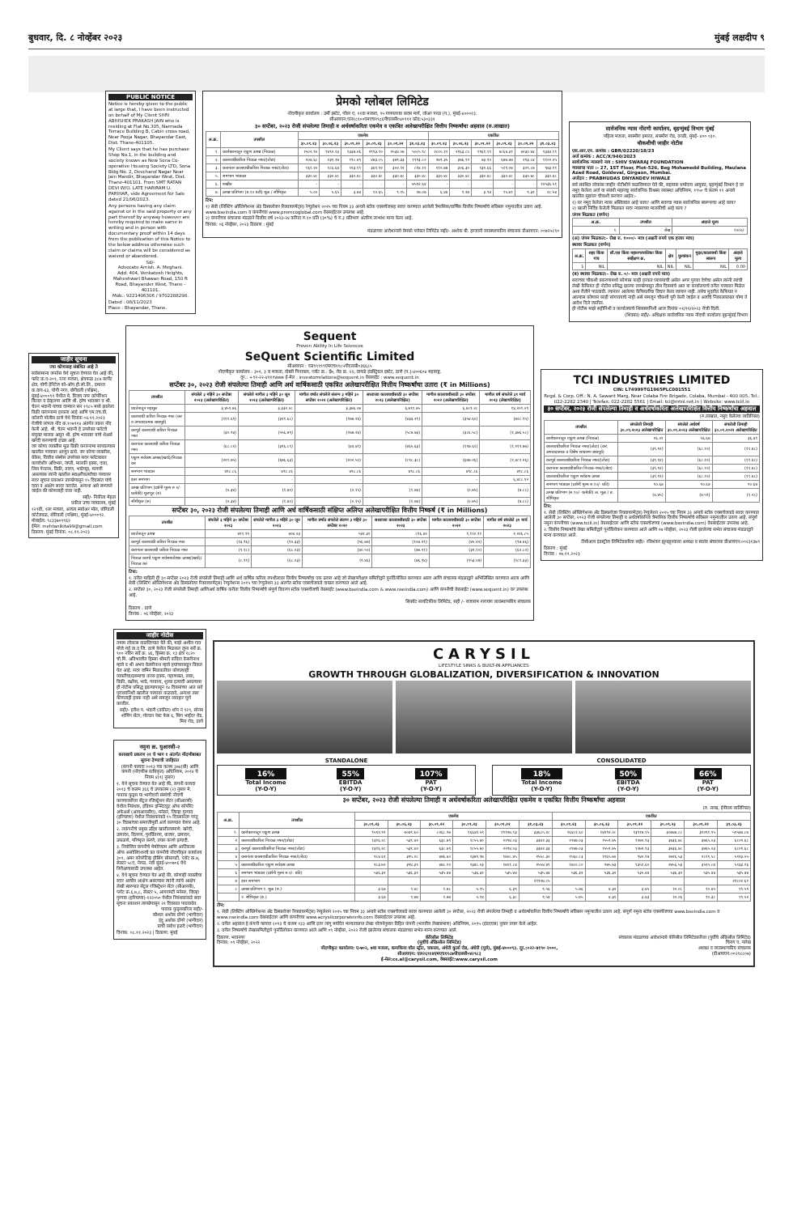बुधवार, दि. ८ नोव्हेंबर २०२३ मुंबई लक्षदीप ९
PUBLIC NOTICE
Notice is hereby given to the public at large that, I have been instructed on behalf of My Client SHRI ABHISHEK PRAKASH JAIN who is residing at Flat No.305, Narmada Terrace Building B, Cabin cross road, Near Pooja Nagar, Bhayandar East, Dist. Thane-401105.
My Client says that he has purchase Shop No.1, in the building and society known as New Sona Co-operative Housing Society LTD, Sona Bldg No. 2, Devchand Nagar Near Jain Mandir, Bhayandar West, Dist. Thane-401101. From SMT RATAN DEVI W/O. LATE HARIRAM U. PARIHAR, vide Agreement for Sale dated 21/06/2023.
Any persons having any claim against or in the said property or any part thereof by anyway however are hereby required to make same in writing and in person with documentary proof within 14 days from the publication of this Notice to the below address otherwise such claim or claims will be considered as waived or abandoned.
Sd/-
Advocate Amish. A. Meghani.
Add: 404, Venkatesh Heights, Maheshwari Bhawan Road, 150 ft Road, Bhayander West, Thane - 401101.
Mob.: 9221406306 / 9702288298.
Dated : 08/11/2023
Place : Bhayandar, Thane.
प्रेमको ग्लोबल लिमिटेड
नोंदणीकृत कार्यालय : उर्मी इस्टेट, पॉवर ए, ११वा मजला, ९५ गणपतराव कदम मार्ग, लोअर परळ (प.), मुंबई-४०००१३.
सीआयएन:एल१८१००एमएच१९८६पीएलसी०४०९११ कोड:५३०३३१
३० सप्टेंबर, २०२३ रोजी संपलेल्या तिमाही व अर्धवर्षाकरिता एकमेव व एकत्रित अलेखापरीक्षित वित्तीय निष्कर्षांचा अहवाल (रु.लाखात)
| अ.क्र. | तपशील | एकमेव | | | | | | एकत्रित | | | | | |
| --- | --- | --- | --- | --- | --- | --- | --- | --- | --- | --- | --- | --- | --- |
| | | ३०.०९.२३ | ३०.०६.२३ | ३०.०९.२२ | ३०.०९.२३ | ३०.०९.२२ | ३१.०३.२३ | ३०.०९.२३ | ३०.०६.२३ | ३०.०९.२२ | ३०.०९.२३ | ३०.०९.२२ | ३१.०३.२३ |
| १. | कार्यचलनातून एकूण उत्पन्न (निव्वळ) | १५०२.९० | १४९०.१३ | १३३७.०६ | २९९३.१० | २५३४.०७ | ५०८५.९८ | २८००.११ | २९६३.८० | १९६१.११ | ४८६४.३१ | ४२३०.४४ | ९३३४.११ |
| २. | कालावधीकरिता निव्वळ नफा/(तोटा) | २०४.६८ | २३९.१७ | १९८.४९ | ४४३.८५ | ३७९.३३ | ११९३.८० | २७९.३५ | ३७६.१२ | ७३.९० | ६४७.४७ | २९३.८४ | ११०२.२५ |
| ३. | करानंतर कालावधीकरिता निव्वळ नफा/(तोटा) | १६१.२० | १८६.६४ | १२३.११ | ३४१.९२ | ३०२.१२ | ८९४.१२ | २१२.७७ | ३०६.३० | १३२.६६ | ५१९.०७ | ३०९.८७ | ९४३.९१ |
| ५. | समभाग भांडवल | ३३०.४८ | ३३०.४८ | ३३०.४८ | ३३०.४८ | ३३०.४८ | ३३०.४८ | ३३०.४८ | ३३०.४८ | ३३०.४८ | ३३०.४८ | ३३०.४८ | ३३०.४८ |
| ६. | राखीव | - | - | - | - | - | ७५९२.६४ | - | - | - | - | - | १०५३६.५१ |
| ७. | उत्पन्न प्रतिभाग (रु.१० प्रती) मूळ / सौमिकृत | ५.०० | ५.६५ | ३.७४ | १०.६५ | ९.१५ | २७.०७ | ६.४४ | ९.२७ | ३.९४ | १५.७१ | ९.३२ | २८.५४ |
टिप:
१) सेबी (लिस्टिंग ऑब्लिगेशन्स अँड डिस्क्लोजर रिक्वायरमेंट्स) रेग्युलेशन २०१५ च्या नियम ३३ अन्वये स्टॉक एक्सचेंजसह सादर करण्यात आलेली त्रैमासिक/वार्षिक वित्तीय निष्कर्षाचे सविस्तर नमुन्यातील उतारा आहे. www.bseindia.com व कंपनीच्या www.premcoglobal.com वेबसाईटवर उपलब्ध आहे.
२) कंपनीच्या संचालक मंडळाने वित्तीय वर्ष २०२३-२४ करिता रु.१० प्रति (३०%) चे रु.३ प्रतिभाग अंतरिम लाभांश मान्य केला आहे.
दिनांक: ०६ नोव्हेंबर, २०२३ ठिकाण : मुंबई
मंडळाच्या आदेशान्वये प्रेमको ग्लोबल लिमिटेड सही/- अशोक बी. हरजानी व्यवस्थापकीय संचालक डीआयएन: ००७२५८९०
सार्वजनिक न्यास नोंदणी कार्यालय, बृहन्मुंबई विभाग मुंबई
पहिला मजला, सास्मीरा इमारत, सास्मीरा रोड, वरळी, मुंबई- ४०० ०३०.
चौकशीची जाहीर नोटीस
एस.आर.एन. क्रमांक : GBR/02220/18/23
अर्ज क्रमांक : ACC/X/940/2023
सार्वजनिक न्यासाचे नाव : SHIV SWARAJ FOUNDATION
न्यासाचा पत्ता :- 27, 1ST Floor, Plot-526, Beg Mohamedd Building, Maulana Azad Road, Goldeval, Girgaon, Mumbai.
अर्जदार : PRABHUDAS DNYANDEV HIWALE
सर्व संबंधित लोकांस जाहीर नोटीशीने कळविण्यात येते की, सहायक धर्मादाय आयुक्त, बृहन्मुंबई विभाग हे वर नमूद केलेला अर्ज या संबंधी महाराष्ट्र सार्वजनिक विश्वस्त व्यवस्था अधिनियम, १९५० चे कलम १९ अन्वये खालील मुद्यांवर चौकशी करणार आहेत:-
१) वर नमूद केलेला न्यास अस्तित्वात आहे काय? आणि सदरचा न्यास सार्वजनिक स्वरूपाचा आहे काय?
२) खाली निर्दिष्ट केलेली मिळकत सदर न्यासाच्या मालकीची आहे काय ?
जंगम मिळकत (वर्णन)
| अ.क्र. | तपशील | अंदाजे मूल्य |
| --- | --- | --- |
| १. | रोख | १०००/- |
(अ) जंगम मिळकत:- रोख रु. १०००/- मात्र (अक्षरी रुपये एक हजार मात्र)
स्थावर मिळकत (वर्णन)
| अ.क्र. | शहर किंवा गांव | सी.एस किंवा महानगरपालिका किंवा सर्व्हेक्षण क्र. | क्षेत्र | मूल्यांकन | मुदत/कालावधी किंवा स्वरूप | अंदाजे मूल्य |
| --- | --- | --- | --- | --- | --- | --- |
| 1 | NIL | NIL | NIL | NIL | NIL | 0.00 |
(ब) स्थावर मिळकत:- रोख रु. ०/- मात्र (अक्षरी रुपये मात्र)
सदरच्या चौकशी प्रकरणामध्ये कोणास काही हरकत घ्यावयाची असेल अगर पुरावा देणेचा असेल त्यांनी त्यांची लेखी कैफियत ही नोटीस प्रसिद्ध झाल्या तारखेपासून तीस दिवसांचे आत या कार्यालयाचे वरील पत्त्यावर मिळेल अशा रीतीने पाठवावी. त्यानंतर आलेल्या कैफियतींचा विचार केला जाणार नाही. तसेच मुदतीत कैफियत न आल्यास कोणास काही सांगावयाचे नाही असे समजून चौकशी पुरी केली जाईल व अर्जाचे निकालाबाबत योग्य ते आदेश दिले जातील.
ही नोटीस माझे सहीनिशी व कार्यालयाचे शिक्क्यानिशी आज दिनांक ०१/११/२०२३ रोजी दिली.
(शिक्का) सही/- अधिक्षक सार्वजनिक न्यास नोंदणी कार्यालय बृहन्मुंबई विभाग
जाहीर सूचना
ज्या कोणासह संबंधित आहे ते
सर्वसामान्य जनतेस येथे सूचना देण्यात येत आहे की, फ्लॅट क्र.ए-२०१, रत्ना मजला, क्षेत्रफळ ३८७ कार्पेट क्षेत्र, योगी हेरिटेज को-ऑप.हौ.सो.लि., इमारत क्र.वाय-६३, योगी नगर, बोरीवली (पश्चिम), मुंबई-४०००९१ येथील मे. विजय नगर कॉर्पोरेशन बिल्डर व डेव्हलपर आणि श्री. हरेष भावसार व श्री. चेतन भवानी यांच्या दरम्यान सन १९८५ मध्ये झालेला विक्री करारनामा हरवला आहे आणि एम.एच.बी. कॉलनी पोलीस ठाणे येथे दिनांक ०४.११.२०२३ रोजीचे लापता नोंद क्र.१०७९१४ अंतर्गत तक्रार नोंद केली आहे. श्री. चेतन भवानी हे उपरोक्त फ्लॅटचे संयुक्त मालक असून श्री. हरेष भावसार यांचे शेअर्स खरेदी करण्याची इच्छा आहे.
जर कोणा व्यक्तीस मूळ विक्री करारनामा सापडल्यास खालील पत्त्यावर आणून द्यावे. जर कोणा व्यक्तीस, बँकेस, वित्तीय संस्थेस उपरोक्त सदर फ्लॅटबाबत कायदेशीर अधिभार, जप्ती, मालकी हक्क, दावा, लिस पेन्डन्स, विक्री, तारण, भाडेपट्टा, मागणी असल्यास त्यांनी खालील स्वाक्षरीकर्त्यांच्या पत्त्यावर सदर सूचना प्रकाशन तारखेपासून १५ दिवसांत यांचे दावा व आक्षेप सादर करावेत. अन्यथा असे समजले जाईल की कोणताही दावा नाही.
सही/- निकीता मेहता
वकील उच्च न्यायालय, मुंबई
१२९बी, १ला मजला, अजंता स्क्वेअर मॉल, बोरिवली कोर्टजवळ, बोरिवली (पश्चिम), मुंबई-४०००९२. मोबाईल: ९८३३७०१९६२
ईमेल: mehtanikita99@gmail.com
ठिकाण: मुंबई दिनांक: ०८.११.२०२३
Sequent
Proven Ability In Life Sciences
SeQuent Scientific Limited
सीआयएन : एल९९९९९एमएच१९८५पीएलसी०३६६८५
नोंदणीकृत कार्यालय : ३०१, ३ रा मजला, दोस्ती पिनाकल, प्लॉट क्र.: ई७, रोड क्र. २२, वागळे इंडस्ट्रियल इस्टेट, ठाणे (प.)-४००६०४ महाराष्ट्र.
दूर.: +९१-२२-४१११४७७७ ई-मेल : investorrelations@sequent.in वेबसाईट : www.sequent.in
सप्टेंबर ३०, २०२३ रोजी संपलेल्या तिमाही आणि अर्ध वार्षिकसाठी एकत्रित अलेखापरीक्षित वित्तीय निष्कर्षांचा उतारा (₹ in Millions)
| तपशील | संपलेले ३ महिने ३० सप्टेंबर २०२३ (अलेखापरिक्षित) | संपलेले मागील ३ महिने ३० जून २०२३ (अलेखापरिक्षित) | मागील वर्षात संपलेले संलग्न ३ महिने ३० सप्टेंबर २०२२ (अलेखापरिक्षित) | सध्याच्या कालावधीसाठी ३० सप्टेंबर २०२३ (अलेखापरिक्षित) | मागील कालावधीसाठी ३० सप्टेंबर २०२२ (अलेखापरिक्षित) | मागील वर्ष संपलेले ३१ मार्च २०२३ (लेखापरिक्षित) |
| --- | --- | --- | --- | --- | --- | --- |
| प्रवर्तनातून महसूल | ३,४५९.७६ | ३,३३२.०८ | ३,३७६.०७ | ६,७९१.७५ | ६,७८९.२८ | १४,२०९.०९ |
| कालावधी करिता निव्वळ नफा (कर व अपवादात्मक बाबपूर्व) | (१११.६९) | (३२१.६८) | (१७७.२४) | (४३३.२९) | (३५४.६०) | (७२८.९५) |
| करपूर्व कालावधी करिता निव्वळ नफा | (३०.९४) | (५५६.७९) | (१७७.२४) | (५८७.७३) | (३८६.५८) | (१,३७६.५८) |
| करानंतर कालावधी करिता निव्वळ नफा | (६८.८२) | (३९६.८१) | (४४.४१) | (४६५.६३) | (१९७.६१) | (१,२१९.७७) |
| एकूण सर्वकष उत्पन्न/(खर्च)/निव्वळ कर | (२२१.७५) | (६७६.६३) | (२०२.५०) | (८९८.३८) | (६७७.२६) | (१,४८१.२६) |
| समभाग भांडवल | ४९८.८६ | ४९८.८६ | ४९८.८६ | ४९८.८६ | ४९८.८६ | ४९८.८६ |
| इतर समभाग | - | - | - | - | - | ६,४८८.९२ |
| उत्पन्न प्रतिभाग (दर्शनी मूल्य रु २/- प्रत्येकी) मूलभूत (रु) | (०.३४) | (१.४०) | (०.१५) | (१.७४) | (०.७५) | (४.८८) |
| सौमीकृत (रु) | (०.३४) | (१.४०) | (०.१५) | (१.७४) | (०.७५) | (४.८८) |
सप्टेंबर ३०, २०२३ रोजी संपलेल्या तिमाही आणि अर्ध वार्षिकसाठी संक्षिप्त अलिप्त अलेखापरीक्षित वित्तीय निष्कर्ष (₹ in Millions)
| तपशील | संपलेले ३ महिने ३० सप्टेंबर २०२३ | संपलेले मागील ३ महिने ३० जून २०२३ | मागील वर्षात संपलेले संलग्न ३ महिने ३० सप्टेंबर २०२२ | सध्याच्या कालावधीसाठी ३० सप्टेंबर २०२३ | मागील कालावधीसाठी ३० सप्टेंबर २०२२ | मागील वर्ष संपलेले ३१ मार्च २०२३ |
| --- | --- | --- | --- | --- | --- | --- |
| प्रवर्तनातून उत्पन्न | ४९१.९९ | ४०४.२३ | ५४२.३१ | ८९६.४२ | १,११०.९१ | २,२२६.८५ |
| करपूर्व कालावधी करिता निव्वळ नफा | (१३.९६) | (९०.३३) | (५६.७७) | (१०४.२९) | (४५.२२) | (९७.४६) |
| करानंतर कालावधी करिता निव्वळ नफा | (९.१८) | (६८.०३) | (४०.५०) | (७७.२१) | (३२.१०) | (६०.८०) |
| निव्वळ कराचे एकूण सर्वसमावेशक उत्पन्न/(खर्च)/निव्वळ कर | (८.९१) | (६८.०३) | (९.४६) | (७६.९४) | (१५३.०७) | (१८१.३३) |
टिपा:
१. वरील माहिती ही ३० सप्टेंबर २०२३ रोजी संपलेली तिमाही आणि अर्ध वार्षिक करिता तपशीलावर वित्तीय निष्कर्षांचा एक उतारा आहे जो लेखापरीक्षण समितीद्वारे पुनर्विलोकित करण्यात आला आणि संचालक मंडळाद्वारे अभिलिखित करण्यात आला आणि सेबी (लिस्टिंग ऑब्लिगेशन्स अँड डिस्क्लोजर रिक्वायरमेंट्स) रेग्युलेशन्स २०१५ च्या रेग्युलेशन ३३ अंतर्गत स्टॉक एक्सचेंजकडे दाखल करण्यात आले आहे.
२. सप्टेंबर ३०, २०२३ रोजी संपलेली तिमाही आणिअर्ध वार्षिक करीता वित्तीय निष्कर्षाचे संपूर्ण विवरण स्टॉक एक्सचेंजची वेबसाईट (www.bseindia.com & www.nseindia.com) आणि कंपनीची वेबसाईट (www.sequent.in) वर उपलब्ध आहे.
सिक्वेंट सायंटिफीक लिमिटेड, सही /- राजाराम नारायण व्यवस्थापकीय संचालक
ठिकाण : ठाणे
दिनांक : ०६ नोव्हेंबर, २०२३
TCI INDUSTRIES LIMITED
CIN: L74999TG1965PLC001551
Regd. & Corp. Off.: N. A. Sawant Marg, Near Colaba Fire Brigade, Colaba, Mumbai - 400 005. Tel.: 022-2282 2340 | Telefax: 022-2282 5561 | Email: tci@mtnl.net.in | Website: www.tciil.in
३० सप्टेंबर, २०२३ रोजी संपलेल्या तिमाही व अर्धवर्षाकरिता अलेखापरिक्षित वित्तीय निष्कर्षांचा अहवाल
(रु.लाखात, नमुद केलेल्या व्यतिरिक्त)
| तपशील | संपलेली तिमाही ३०.०९.२०२३ अलेखापरिक्षित | संपलेले अर्धवर्ष ३०.०९.२०२३ अलेखापरिक्षित | संपलेली तिमाही ३०.०९.२०२२ अलेखापरिक्षित |
| --- | --- | --- | --- |
| कार्यचलनातून एकूण उत्पन्न (निव्वळ) | २६.०१ | ५६.६७ | ३६.४१ |
| कालावधीकरिता निव्वळ नफा/(तोटा) (कर, अपवादात्मक व विशेष साधारण बाबपूर्व) | (३९.९२) | (६८.१०) | (११.४८) |
| करपूर्व कालावधीकरिता निव्वळ नफा/(तोटा) | (३९.९२) | (६८.१०) | (११.४८) |
| करानंतर कालावधीकरिता निव्वळ नफा/(तोटा) | (३९.९२) | (६८.१०) | (११.४८) |
| कालावधीकरिता एकूण सर्वकष उत्पन्न | (३९.९२) | (६८.१०) | (११.४८) |
| समभाग भांडवल (दर्शनी मुल्य रु.१०/- प्रति) | ९०.६७ | ९०.६७ | ९०.६७ |
| उत्पन्न प्रतिभाग (रु.१०/- प्रत्येकी) अ. मूळ / ब. सौमिकृत | (४.४५) | (७.५९) | (१.२८) |
टिप:
१. सेबी (लिस्टिंग ऑब्लिगेशन्स अँड डिस्क्लोजर रिक्वायरमेंट्स) रेग्युलेशन २०१५ च्या नियम ३३ अन्वये स्टॉक एक्सचेंजकडे सादर करण्यात आलेली ३० सप्टेंबर, २०२३ रोजी संपलेल्या तिमाही व अर्धवर्षाकरिता त्रैमासिक वित्तीय निष्कर्षाचे सविस्तर नमुन्यातील उतारा आहे. संपूर्ण नमुना कंपनीच्या (www.tciil.in) वेबसाईटवर आणि स्टॉक एक्सचेंजच्या (www.bseindia.com) वेबसाईटवर उपलब्ध आहे.
२. वित्तीय निष्कर्षाचे लेखा समितीद्वारे पुनर्विलोकन करण्यात आले आणि ०७ नोव्हेंबर, २०२३ रोजी झालेल्या सभेत संचालक मंडळाद्वारे मान्य करण्यात आले.
टीसीआय इंडस्ट्रीज लिमिटेडकरिता सही/- रविशंकर झुनझुनवाला अध्यक्ष व स्वतंत्र संचालक डीआयएन:००२३१३७९
ठिकाण : मुंबई
दिनांक : ०७.११.२०२३
जाहीर नोटीस
तमाम लोकास कळविण्यात येते की, माझे अशील गाव मौजे राई ता.व जि. ठाणे येथील मिळकत जुना सर्वे क्र. ९०० नविन सर्वे क्र. ४६, हिस्सा क्र. १३ क्षेत्र १८२० चौ.मि. अविभाजीत हिस्सा श्रीमती कविता केसरीनाथ म्हात्रे व श्री अभय केसरीनाथ म्हात्रे हयांच्याकडून विकत घेत आहे. सदर जमिन मिळकतीवर कोणत्याही व्यक्तीचा/इसमाचा वारस हक्क, गहाणखत, ताबा, विक्री, बक्षीस, भाडे, परवाना, शुल्क इत्यादी असल्यास ही नोटीस प्रसिद्ध झाल्यापासून १४ दिवसांच्या आत सर्व पुराव्यानिशी खालील पत्त्यावर कळवावे, अन्यथा तसा कोणताही हक्क नाही असे समजून व्यवहार पूर्ण करतील.
सही/- हरीश प. भंडारी (वकील) शॉप नं ९२९, सोनम शॉपिंग सेंटर, गोल्डन नेस्ट फेस ६, मिरा भाईंदर रोड, मिरा रोड, ठाणे
नमुना क्र. युआरसी-२
कायद्याचे प्रकरण २१ चे भाग १ अंतर्गत नोंदणीबाबत सूचना देण्याची जाहिरात
(कंपनी कायदा २०१३ च्या कलम ३७४(बी) आणि कंपनी (नोंदणीस प्राधिकृत) अधिनियम, २०१४ चे नियम ४(१) नुसार)
१. येथे सूचना देण्यात येत आहे की, कंपनी कायदा २०१३ चे कलम ३६६ चे उपकलम (२) नुसार मे. पावाक फुड्स या भागीदारी संस्थेची नोंदणी करण्याकरिता सेंट्रल रजिस्ट्रेशन सेंटर (सीआरसी) येथील निबंधक, इंडियन इन्स्टिट्युट ऑफ कॉर्पोरेट अफेअर्स (आयआयसीए), मनेसर, जिल्हा गुरगाव (हरियाणा) येथील निबंधकांकडे १५ दिवसानंतर परंतु ३० दिवसांच्या समाप्तीपूर्वी अर्ज करण्यात येणार आहे.
२. लकंपनीचे प्रमुख उद्दिष्ट खालीलप्रमाणे: खरेदी, उत्पादन, वितरण, पुनर्वितरण, बाजार, उत्पादन, उकळणे, परिष्कृत करणे, तयार करणे इत्यादी.
३. नियोजित कंपनीचे मेमोरेण्डम आणि आर्टिकल्स ऑफ असोसिएशनचे प्रत कंपनीचे नोंदणीकृत कार्यालय ३०१, अमर कोपरेटिव्ह हौसिंग सोसायटी, प्लॉट क्र.७, सेक्टर ५८ए, नेरुळ, नवी मुंबई-४००७०६ येथे निरीक्षणासाठी उपलब्ध आहेत.
४. येथे सूचना देण्यात येत आहे की, कोणाही व्यक्तीचा सदर अर्जास आक्षेप असल्यास त्यांनी त्यांचे आक्षेप लेखी स्वरुपात सेंट्रल रजिस्ट्रेशन सेंटर (सीआरसी), प्लॉट क्र.६,७,८, सेक्टर ५, आयएमटी मनेसर, जिल्हा गुरगाव (हरियाणा)-१२२०५० येथील निबंधकांकडे सदर सूचना प्रकाशन तारखेपासून २१ दिवसात पाठवावेत.
पावाक फुड्सकरिता सही/-
कौशल अशोक डोंगरे (भागीदार)
इंदु अशोक डोंगरे (भागीदार)
प्राची प्रबोध हळदे (भागीदार)
दिनांक: ०८.११.२०२३ | ठिकाण: मुंबई
CARYSIL
LIFESTYLE SINKS & BUILT-IN APPLIANCES
GROWTH THROUGH GLOBALIZATION, DIVERSIFICATION & INNOVATION
STANDALONE
16%
Total Income
(Y-O-Y)
55%
EBITDA
(Y-O-Y)
107%
PAT
(Y-O-Y)
CONSOLIDATED
18%
Total Income
(Y-O-Y)
50%
EBITDA
(Y-O-Y)
66%
PAT
(Y-O-Y)
३० सप्टेंबर, २०२३ रोजी संपलेल्या तिमाही व अर्धवर्षाकरिता अलेखापरिक्षित एकमेव व एकत्रित वित्तीय निष्कर्षांचा अहवाल
(रु. लाख, ईपीएस व्यतिरिक्त)
| अ.क्र. | तपशील | एकमेव | | | | | | एकत्रित | | | | | |
| --- | --- | --- | --- | --- | --- | --- | --- | --- | --- | --- | --- | --- | --- |
| | | ३०.०९.२३ | ३०.०६.२३ | ३०.०९.२२ | ३०.०९.२३ | ३०.०९.२२ | ३१.०३.२३ | ३०.०९.२३ | ३०.०६.२३ | ३०.०९.२२ | ३०.०९.२३ | ३०.०९.२२ | ३१.०३.२३ |
| १. | कार्यचलनातून एकूण उत्पन्न | ९५९२.९९ | ७०४९.६० | ८२६८.९७ | १६६४२.५९ | १९१२७.१३ | ३३६८५.२८ | १६४८२.६० | १४२९२.२८ | १३९१७.१५ | ३०७७४.८८ | ३१०९१.९५ | ५९५४७.८७ |
| २ | कालावधीकरिता निव्वळ नफा/(तोटा) | १३१६.२८ | ५३९.४२ | ६३८.७९ | १८५५.७० | २२९४.०३ | ३३४२.३३ | २१७७.०३ | १५५९.७५ | १२७२.९३ | ३७३६.७८ | ३७६५.०३ | ६८०९.६८ |
| ३ | करपूर्व कालावधीकरिता निव्वळ नफा/(तोटा) | १३१६.२८ | ५३९.४२ | ६३८.७९ | १८५५.७० | २२९४.०३ | ३३४२.३३ | २१७७.०३ | १५५९.७५ | १२७२.९३ | ३७३६.७८ | ३७६५.०३ | ६८०९.६८ |
| ४ | करानंतर कालावधीकरिता निव्वळ नफा/(तोटा) | ९८४.६९ | ३९५.२८ | ४७६.४० | १३७९.९७ | १७०८.४५ | २५५८.३० | १५६०.८३ | ११६५.७० | ९४०.१७ | २७२६.५३ | २८१९.५८ | ५१२३.०५ |
| ५ | कालावधीकरिता एकूण सर्वकष उत्पन्न | ९८३.७२ | ३९४.३१ | ४७८.१० | १३७८.०३ | १७११.८४ | २५५४.४१ | १७८०.८० | ९७५.७३ | १३५१.६० | २७५६.५३ | ३५१५.८७ | ५१३३.१६ |
| ६ | समभाग भांडवल (दर्शनी मुल्य रु.२/- प्रति) | ५३६.३२ | ५३६.३२ | ५३५.४४ | ५३६.३२ | ५३५.४४ | ५३५.४४ | ५३६.३२ | ५३६.३२ | ५३५.४४ | ५३६.३२ | ५३५.४४ | ५३५.४४ |
| ७ | इतर समभाग | | | | | | २१९२७.८५ | | | | | | २९८०२.६१ |
| ८ | उत्पन्न प्रतिभाग १. मूळ (रु.) | ३.६७ | १.४८ | १.७८ | ५.१५ | ६.३९ | ९.५६ | ५.७६ | ४.३२ | ३.४५ | १०.०८ | १०.४५ | १९.५९ |
| | २. सौमिकृत (रु.) | ३.६७ | १.४७ | १.७७ | ५.१४ | ६.३८ | ९.५४ | ५.७५ | ४.३१ | ३.४३ | १०.०६ | १०.३८ | १९.५२ |
टीप:
१. सेबी (लिस्टिंग ऑब्लिगेशन्स अँड डिस्क्लोजर रिक्वायरमेंट्स) रेग्युलेशन २०१५ च्या नियम ३३ अन्वये स्टॉक एक्सचेंजकडे सादर करण्यात आलेली ३० सप्टेंबर, २०२३ रोजी संपलेल्या तिमाही व अर्धवर्षाकरिता वित्तीय निष्कर्षांचे सविस्तर नमुन्यातील उतारा आहे. संपूर्ण नमुना स्टॉक एक्सचेंजच्या www.bseindia.com व www.nseindia.com वेबसाईटवर आणि कंपनीच्या www.acrysilcorporateinfo.com वेबसाईटवर उपलब्ध आहे.
२. वरील अहवाल हे कंपनी कायदा २०१३ चे कलम १३३ आणि इतर लागू मर्यादेत मान्यताप्राप्त लेखा योजनेनुसार विहित कंपनी (भारतीय लेखाप्रमाण) अधिनियम, २०१५ (इंडएएस) नुसार तयार केले आहेत.
३. वरील निष्कर्षाचे लेखासमितीद्वारे पुनर्विलोकन करण्यात आले आणि ०९ नोव्हेंबर, २०२२ रोजी झालेल्या संचालक मंडळाच्या सभेत मान्य करण्यात आले.
ठिकाण: भावनगर
दिनांक: ०९ नोव्हेंबर, २०२२
कॅरिसील लिमिटेड
(पुर्वीचे ॲक्रिसील लिमिटेड)
नोंदणीकृत कार्यालय: ए-७०२, ७वा मजला, कनाकिया वॉल स्ट्रीट, चकाला, अंधेरी कुर्ला रोड, अंधेरी (पुर्व), मुंबई-४०००९३. दूर.:०२२-४१९० २०००,
सीआयएन: एल२६९१४एमएच१९८७पीएलसी०४२९८३
ई-मेल:cs.al@carysil.com, वेबसाईट:www.carysil.com
संचालक मंडळाच्या आदेशान्वये कॅरिसील लिमिटेडकरिता (पुर्वीचे ॲक्रिसील लिमिटेड)
चिराग ए. पारेख
अध्यक्ष व व्यवस्थापकीय संचालक
(डीआयएन:००२९८८०७)